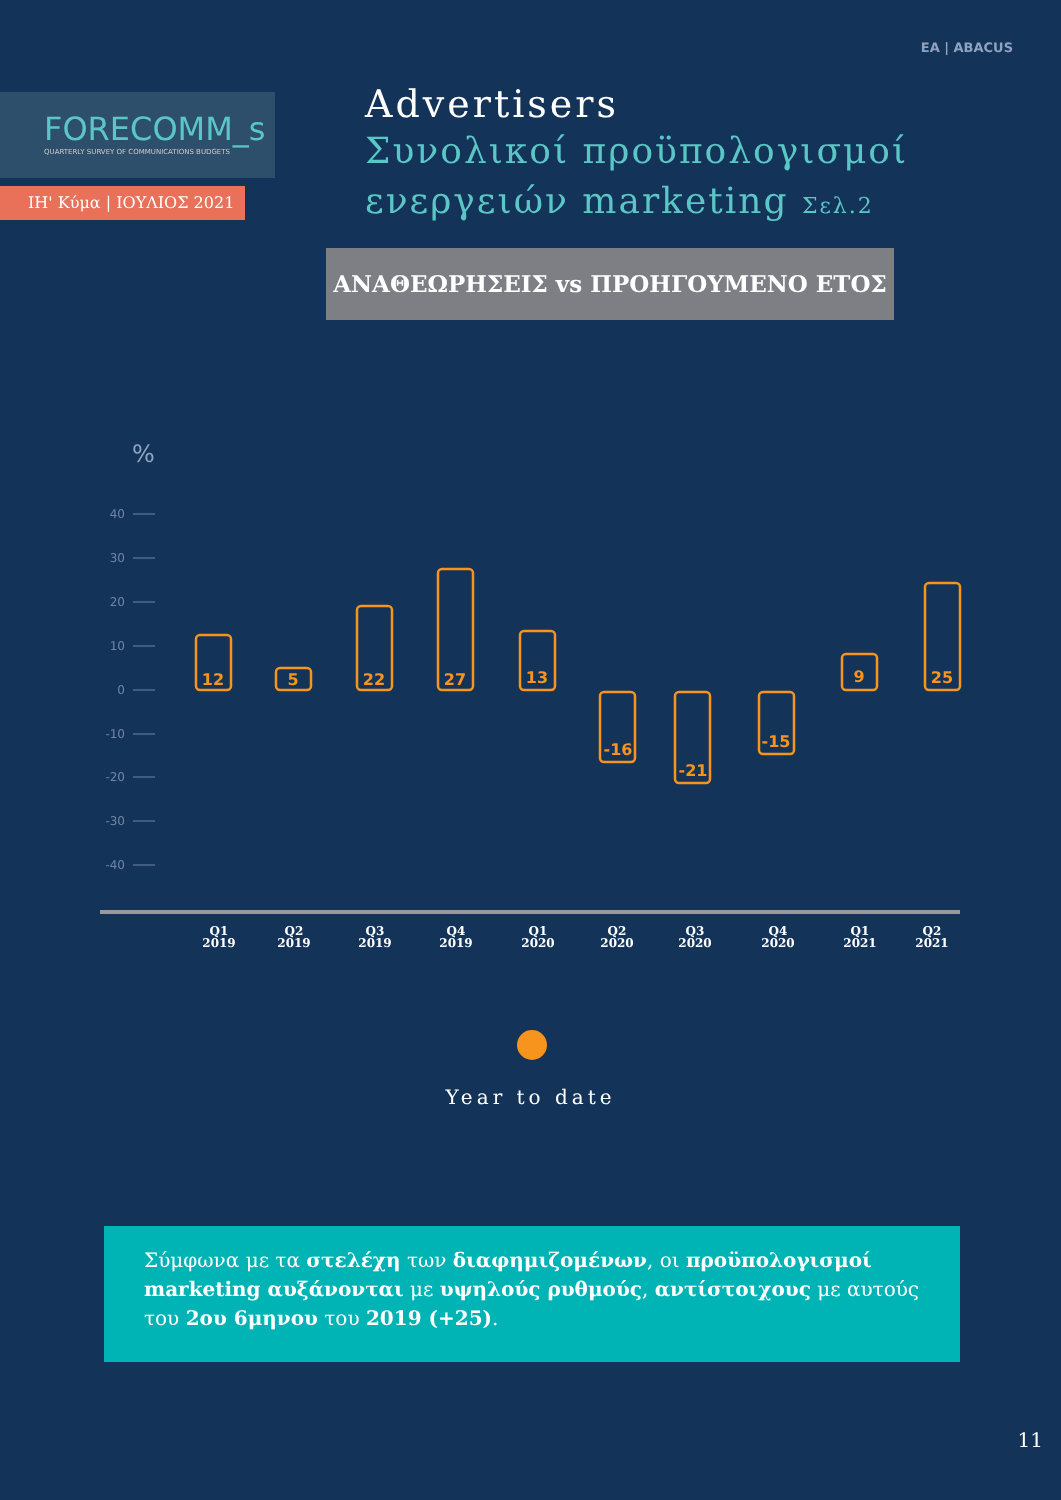EA | ABACUS
FORECOMM_s
QUARTERLY SURVEY OF COMMUNICATIONS BUDGETS
ΙΗ' Κύμα | ΙΟΥΛΙΟΣ 2021
Advertisers
Συνολικοί προϋπολογισμοί
ενεργειών marketing Σελ.2
ΑΝΑΘΕΩΡΗΣΕΙΣ vs ΠΡΟΗΓΟΥΜΕΝΟ ΕΤΟΣ
%
40
30
20
10
0
-10
-20
-30
-40
12
5
22
27
13
-16
-21
-15
9
25
Q1
2019
Q2
2019
Q3
2019
Q4
2019
Q1
2020
Q2
2020
Q3
2020
Q4
2020
Q1
2021
Q2
2021
Year to date
Σύμφωνα με τα στελέχη των διαφημιζομένων, οι προϋπολογισμοί marketing αυξάνονται με υψηλούς ρυθμούς, αντίστοιχους με αυτούς του 2ου 6μηνου του 2019 (+25).
11